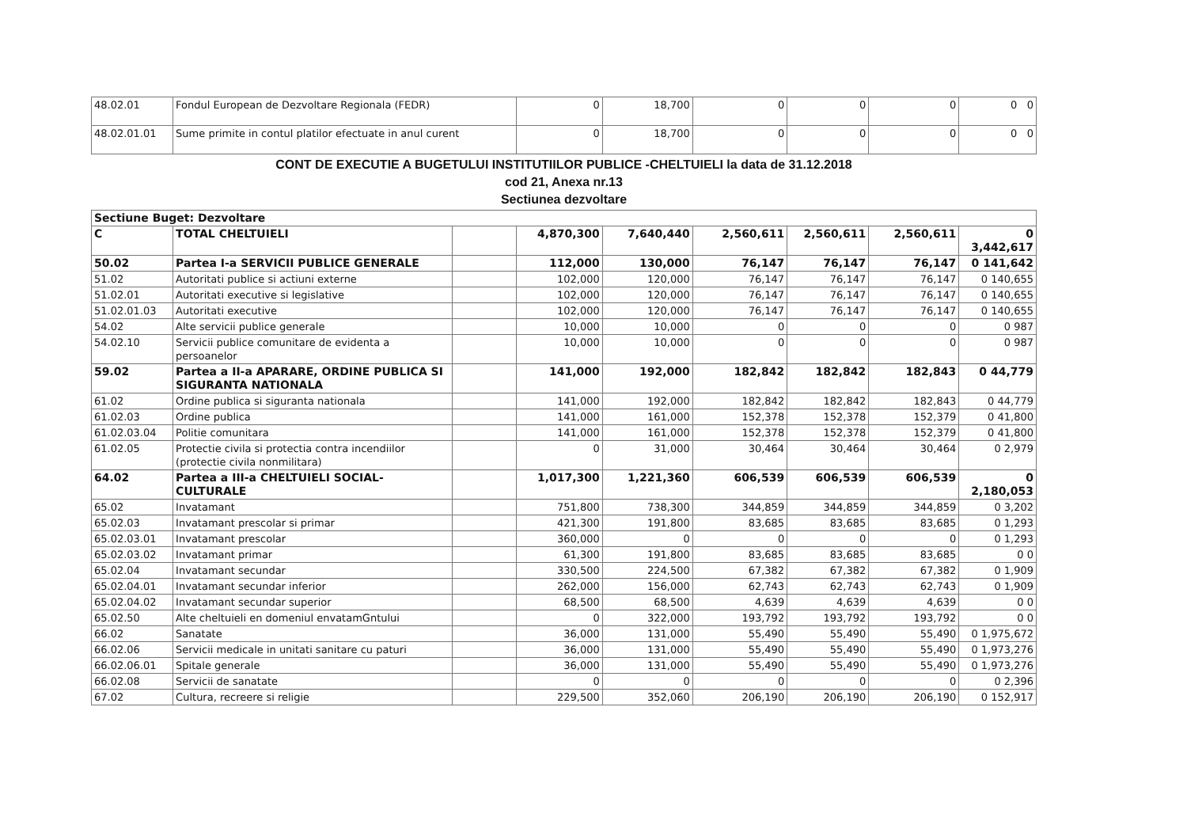| 48.02.01 | Fondul European de Dezvoltare Regionala (FEDR) | 0 | 18,700 | 0 | 0 | 0 | 0 0 |
| 48.02.01.01 | Sume primite in contul platilor efectuate in anul curent | 0 | 18,700 | 0 | 0 | 0 | 0 0 |
CONT DE EXECUTIE A BUGETULUI INSTITUTIILOR PUBLICE -CHELTUIELI la data de 31.12.2018
cod 21, Anexa nr.13
Sectiunea dezvoltare
| Sectiune Buget: Dezvoltare | | | | | | | | |
| C | TOTAL CHELTUIELI | | 4,870,300 | 7,640,440 | 2,560,611 | 2,560,611 | 2,560,611 | 0 3,442,617 |
| 50.02 | Partea I-a SERVICII PUBLICE GENERALE | | 112,000 | 130,000 | 76,147 | 76,147 | 76,147 | 0 141,642 |
| 51.02 | Autoritati publice si actiuni externe | | 102,000 | 120,000 | 76,147 | 76,147 | 76,147 | 0 140,655 |
| 51.02.01 | Autoritati executive si legislative | | 102,000 | 120,000 | 76,147 | 76,147 | 76,147 | 0 140,655 |
| 51.02.01.03 | Autoritati executive | | 102,000 | 120,000 | 76,147 | 76,147 | 76,147 | 0 140,655 |
| 54.02 | Alte servicii publice generale | | 10,000 | 10,000 | 0 | 0 | 0 | 0 987 |
| 54.02.10 | Servicii publice comunitare de evidenta a persoanelor | | 10,000 | 10,000 | 0 | 0 | 0 | 0 987 |
| 59.02 | Partea a II-a APARARE, ORDINE PUBLICA SI SIGURANTA NATIONALA | | 141,000 | 192,000 | 182,842 | 182,842 | 182,843 | 0 44,779 |
| 61.02 | Ordine publica si siguranta nationala | | 141,000 | 192,000 | 182,842 | 182,842 | 182,843 | 0 44,779 |
| 61.02.03 | Ordine publica | | 141,000 | 161,000 | 152,378 | 152,378 | 152,379 | 0 41,800 |
| 61.02.03.04 | Politie comunitara | | 141,000 | 161,000 | 152,378 | 152,378 | 152,379 | 0 41,800 |
| 61.02.05 | Protectie civila si protectia contra incendiilor (protectie civila nonmilitara) | | 0 | 31,000 | 30,464 | 30,464 | 30,464 | 0 2,979 |
| 64.02 | Partea a III-a CHELTUIELI SOCIAL-CULTURALE | | 1,017,300 | 1,221,360 | 606,539 | 606,539 | 606,539 | 0 2,180,053 |
| 65.02 | Invatamant | | 751,800 | 738,300 | 344,859 | 344,859 | 344,859 | 0 3,202 |
| 65.02.03 | Invatamant prescolar si primar | | 421,300 | 191,800 | 83,685 | 83,685 | 83,685 | 0 1,293 |
| 65.02.03.01 | Invatamant prescolar | | 360,000 | 0 | 0 | 0 | 0 | 0 1,293 |
| 65.02.03.02 | Invatamant primar | | 61,300 | 191,800 | 83,685 | 83,685 | 83,685 | 0 0 |
| 65.02.04 | Invatamant secundar | | 330,500 | 224,500 | 67,382 | 67,382 | 67,382 | 0 1,909 |
| 65.02.04.01 | Invatamant secundar inferior | | 262,000 | 156,000 | 62,743 | 62,743 | 62,743 | 0 1,909 |
| 65.02.04.02 | Invatamant secundar superior | | 68,500 | 68,500 | 4,639 | 4,639 | 4,639 | 0 0 |
| 65.02.50 | Alte cheltuieli en domeniul envatamGntului | | 0 | 322,000 | 193,792 | 193,792 | 193,792 | 0 0 |
| 66.02 | Sanatate | | 36,000 | 131,000 | 55,490 | 55,490 | 55,490 | 0 1,975,672 |
| 66.02.06 | Servicii medicale in unitati sanitare cu paturi | | 36,000 | 131,000 | 55,490 | 55,490 | 55,490 | 0 1,973,276 |
| 66.02.06.01 | Spitale generale | | 36,000 | 131,000 | 55,490 | 55,490 | 55,490 | 0 1,973,276 |
| 66.02.08 | Servicii de sanatate | | 0 | 0 | 0 | 0 | 0 | 0 2,396 |
| 67.02 | Cultura, recreere si religie | | 229,500 | 352,060 | 206,190 | 206,190 | 206,190 | 0 152,917 |